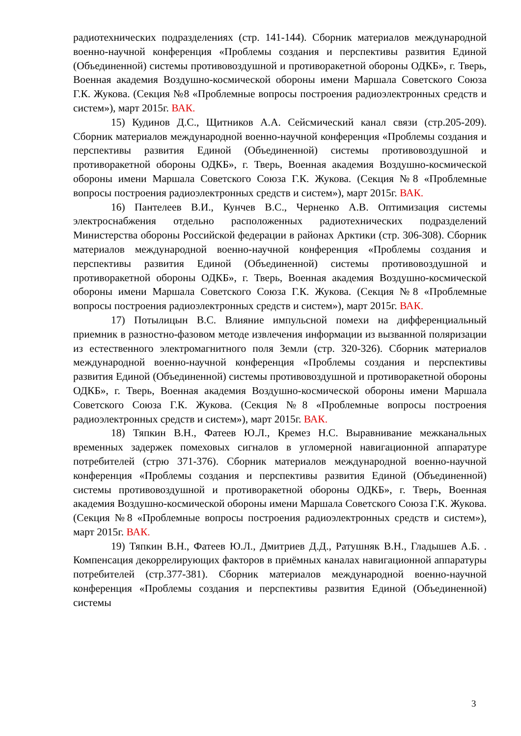радиотехнических подразделениях (стр. 141-144). Сборник материалов международной военно-научной конференция «Проблемы создания и перспективы развития Единой (Объединенной) системы противовоздушной и противоракетной обороны ОДКБ», г. Тверь, Военная академия Воздушно-космической обороны имени Маршала Советского Союза Г.К. Жукова. (Секция №8 «Проблемные вопросы построения радиоэлектронных средств и систем»), март 2015г. ВАК.
15) Кудинов Д.С., Щитников А.А. Сейсмический канал связи (стр.205-209). Сборник материалов международной военно-научной конференция «Проблемы создания и перспективы развития Единой (Объединенной) системы противовоздушной и противоракетной обороны ОДКБ», г. Тверь, Военная академия Воздушно-космической обороны имени Маршала Советского Союза Г.К. Жукова. (Секция №8 «Проблемные вопросы построения радиоэлектронных средств и систем»), март 2015г. ВАК.
16) Пантелеев В.И., Кунчев В.С., Черненко А.В. Оптимизация системы электроснабжения отдельно расположенных радиотехнических подразделений Министерства обороны Российской федерации в районах Арктики (стр. 306-308). Сборник материалов международной военно-научной конференция «Проблемы создания и перспективы развития Единой (Объединенной) системы противовоздушной и противоракетной обороны ОДКБ», г. Тверь, Военная академия Воздушно-космической обороны имени Маршала Советского Союза Г.К. Жукова. (Секция №8 «Проблемные вопросы построения радиоэлектронных средств и систем»), март 2015г. ВАК.
17) Потылицын В.С. Влияние импульсной помехи на дифференциальный приемник в разностно-фазовом методе извлечения информации из вызванной поляризации из естественного электромагнитного поля Земли (стр. 320-326). Сборник материалов международной военно-научной конференция «Проблемы создания и перспективы развития Единой (Объединенной) системы противовоздушной и противоракетной обороны ОДКБ», г. Тверь, Военная академия Воздушно-космической обороны имени Маршала Советского Союза Г.К. Жукова. (Секция №8 «Проблемные вопросы построения радиоэлектронных средств и систем»), март 2015г. ВАК.
18) Тяпкин В.Н., Фатеев Ю.Л., Кремез Н.С. Выравнивание межканальных временных задержек помеховых сигналов в угломерной навигационной аппаратуре потребителей (стрю 371-376). Сборник материалов международной военно-научной конференция «Проблемы создания и перспективы развития Единой (Объединенной) системы противовоздушной и противоракетной обороны ОДКБ», г. Тверь, Военная академия Воздушно-космической обороны имени Маршала Советского Союза Г.К. Жукова. (Секция №8 «Проблемные вопросы построения радиоэлектронных средств и систем»), март 2015г. ВАК.
19) Тяпкин В.Н., Фатеев Ю.Л., Дмитриев Д.Д., Ратушняк В.Н., Гладышев А.Б. . Компенсация декоррелирующих факторов в приёмных каналах навигационной аппаратуры потребителей (стр.377-381). Сборник материалов международной военно-научной конференция «Проблемы создания и перспективы развития Единой (Объединенной) системы
3